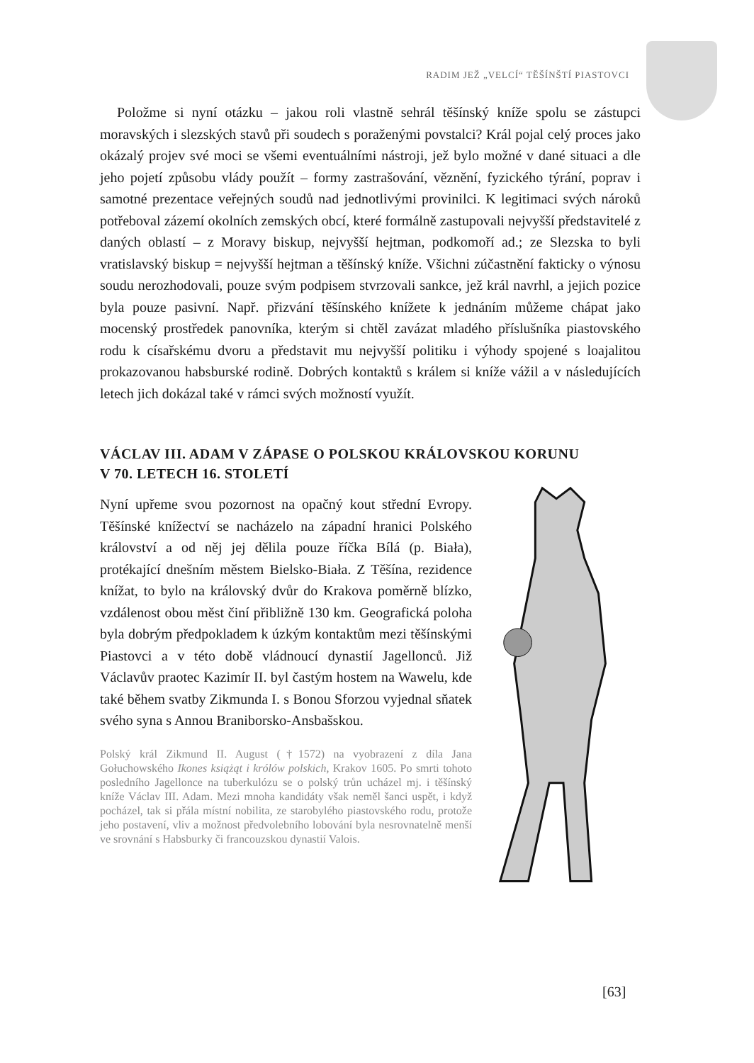RADIM JEŽ „VELCÍ“ TĚŠÍNŠTÍ PIASTOVCI
Položme si nyní otázku – jakou roli vlastně sehrál těšínský kníže spolu se zástupci moravských i slezských stavů při soudech s poraženými povstalci? Král pojal celý proces jako okázalý projev své moci se všemi eventuálními nástroji, jež bylo možné v dané situaci a dle jeho pojetí způsobu vlády použít – formy zastrašování, věznění, fyzického týrání, poprav i samotné prezentace veřejných soudů nad jednotlivými provinilci. K legitimaci svých nároků potřeboval zázemí okolních zemských obcí, které formálně zastupovali nejvyšší představitelé z daných oblastí – z Moravy biskup, nejvyšší hejtman, podkomoří ad.; ze Slezska to byli vratislavský biskup = nejvyšší hejtman a těšínský kníže. Všichni zúčastnění fakticky o výnosu soudu nerozhodovali, pouze svým podpisem stvrzovali sankce, jež král navrhl, a jejich pozice byla pouze pasivní. Např. přizvání těšínského knížete k jednáním můžeme chápat jako mocenský prostředek panovníka, kterým si chtěl zavázat mladého příslušníka piastovského rodu k císařskému dvoru a představit mu nejvyšší politiku i výhody spojené s loajalitou prokazovanou habsburské rodině. Dobrých kontaktů s králem si kníže vážil a v následujících letech jich dokázal také v rámci svých možností využít.
VÁCLAV III. ADAM V ZÁPASE O POLSKOU KRÁLOVSKOU KORUNU
V 70. LETECH 16. STOLETÍ
Nyní upřeme svou pozornost na opačný kout střední Evropy. Těšínské knížectví se nacházelo na západní hranici Polského království a od něj jej dělila pouze říčka Bílá (p. Biała), protékající dnešním městem Bielsko-Biała. Z Těšína, rezidence knížat, to bylo na královský dvůr do Krakova poměrně blízko, vzdálenost obou měst činí přibližně 130 km. Geografická poloha byla dobrým předpokladem k úzkým kontaktům mezi těšínskými Piastovci a v této době vládnoucí dynastií Jagellonců. Již Václavův praotec Kazimír II. byl častým hostem na Wawelu, kde také během svatby Zikmunda I. s Bonou Sforzou vyjednal sňatek svého syna s Annou Braniborsko-Ansbašskou.
Polský král Zikmund II. August (†1572) na vyobrazení z díla Jana Gołuchowského Ikones książąt i królów polskich, Krakov 1605. Po smrti tohoto posledního Jagellonce na tuberkulózu se o polský trůn ucházel mj. i těšínský kníže Václav III. Adam. Mezi mnoha kandidáty však neměl šanci uspět, i když pocházel, tak si přála místní nobilita, ze starobylého piastovského rodu, protože jeho postavení, vliv a možnost předvolebního lobování byla nesrovnatelně menší ve srovnání s Habsburky či francouzskou dynastií Valois.
[63]